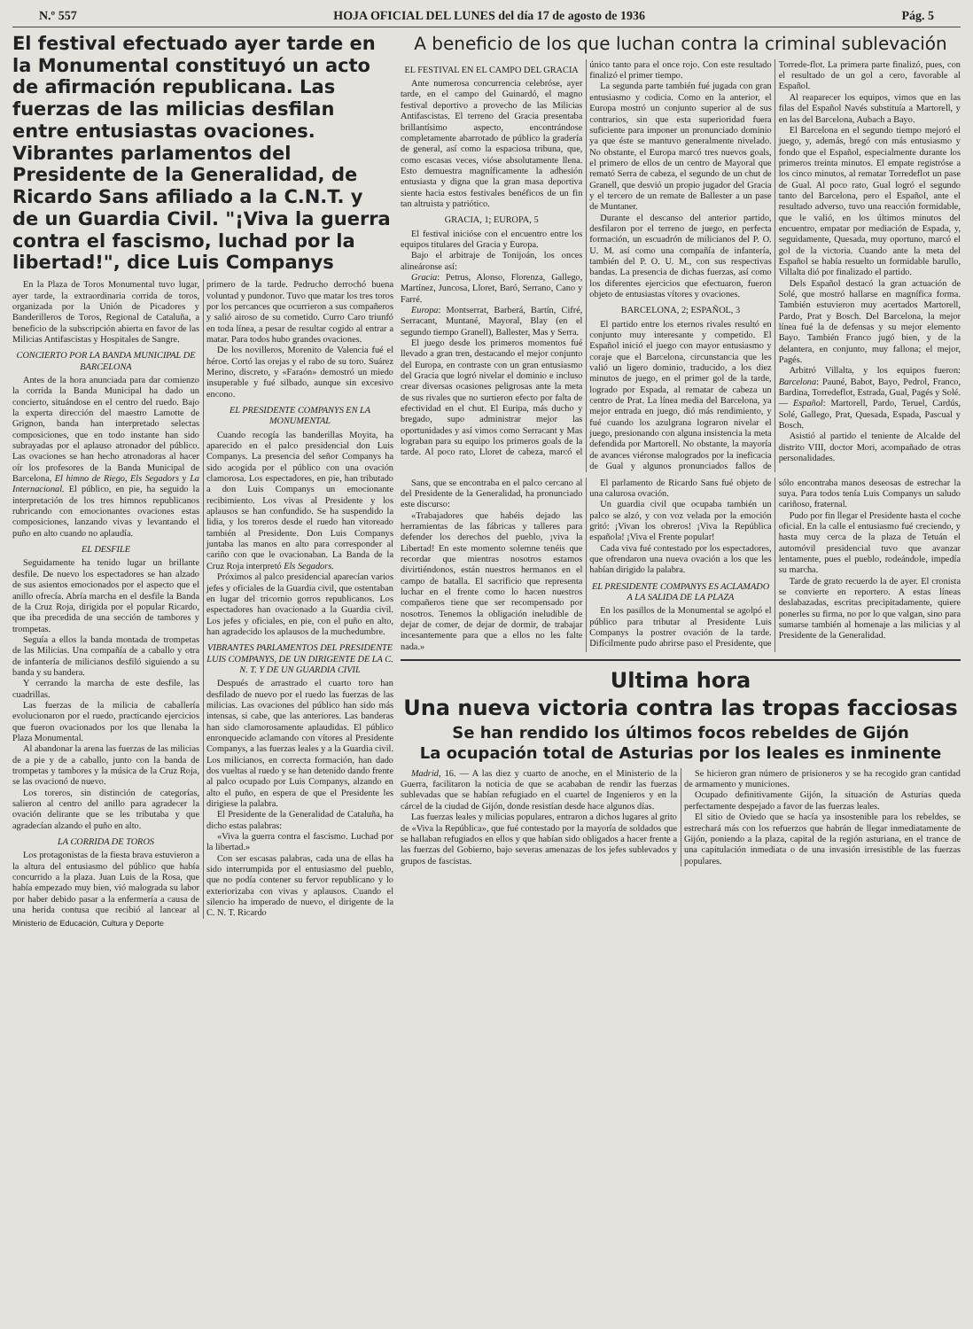N.º 557 HOJA OFICIAL DEL LUNES del día 17 de agosto de 1936 Pág. 5
El festival efectuado ayer tarde en la Monumental constituyó un acto de afirmación republicana. Las fuerzas de las milicias desfilan entre entusiastas ovaciones. Vibrantes parlamentos del Presidente de la Generalidad, de Ricardo Sans afiliado a la C.N.T. y de un Guardia Civil. "¡Viva la guerra contra el fascismo, luchad por la libertad!", dice Luis Companys
En la Plaza de Toros Monumental tuvo lugar, ayer tarde, la extraordinaria corrida de toros, organizada por la Unión de Picadores y Banderilleros de Toros, Regional de Cataluña, a beneficio de la subscripción abierta en favor de las Milicias Antifascistas y Hospitales de Sangre.
CONCIERTO POR LA BANDA MUNICIPAL DE BARCELONA
Antes de la hora anunciada para dar comienzo la corrida la Banda Municipal ha dado un concierto, situándose en el centro del ruedo. Bajo la experta dirección del maestro Lamotte de Grignon, banda han interpretado selectas composiciones, que en todo instante han sido subrayadas por el aplauso atronador del público. Las ovaciones se han hecho atronadoras al hacer oír los profesores de la Banda Municipal de Barcelona, El himno de Riego, Els Segadors y La Internacional. El público, en pie, ha seguido la interpretación de los tres himnos republicanos rubricando con emocionantes ovaciones estas composiciones, lanzando vivas y levantando el puño en alto cuando no aplaudía.
EL DESFILE
Seguidamente ha tenido lugar un brillante desfile. De nuevo los espectadores se han alzado de sus asientos emocionados por el aspecto que el anillo ofrecía. Abría marcha en el desfile la Banda de la Cruz Roja, dirigida por el popular Ricardo, que iba precedida de una sección de tambores y trompetas.
Seguía a ellos la banda montada de trompetas de las Milicias. Una compañía de a caballo y otra de infantería de milicianos desfiló siguiendo a su banda y su bandera.
Y cerrando la marcha de este desfile, las cuadrillas.
Las fuerzas de la milicia de caballería evolucionaron por el ruedo, practicando ejercicios que fueron ovacionados por los que llenaba la Plaza Monumental.
Al abandonar la arena las fuerzas de las milicias de a pie y de a caballo, junto con la banda de trompetas y tambores y la música de la Cruz Roja, se las ovacionó de nuevo.
Los toreros, sin distinción de categorías, salieron al centro del anillo para agradecer la ovación delirante que se les tributaba y que agradecían alzando el puño en alto.
LA CORRIDA DE TOROS
Los protagonistas de la fiesta brava estuvieron a la altura del entusiasmo del público que había concurrido a la plaza. Juan Luis de la Rosa, que había empezado muy bien, vió malograda su labor por haber debido pasar a la enfermería a causa de una herida contusa que recibió al lancear al primero de la tarde. Pedrucho derrochó buena voluntad y pundonor. Tuvo que matar los tres toros por los percances que ocurrieron a sus compañeros y salió airoso de su cometido. Curro Caro triunfó en toda línea, a pesar de resultar cogido al entrar a matar. Para todos hubo grandes ovaciones.
De los novilleros, Morenito de Valencia fué el héroe. Cortó las orejas y el rabo de su toro. Suárez Merino, discreto, y «Faraón» demostró un miedo insuperable y fué silbado, aunque sin excesivo encono.
EL PRESIDENTE COMPANYS EN LA MONUMENTAL
Cuando recogía las banderillas Moyita, ha aparecido en el palco presidencial don Luis Companys. La presencia del señor Companys ha sido acogida por el público con una ovación clamorosa. Los espectadores, en pie, han tributado a don Luis Companys un emocionante recibimiento. Los vivas al Presidente y los aplausos se han confundido. Se ha suspendido la lidia, y los toreros desde el ruedo han vitoreado también al Presidente. Don Luis Companys juntaba las manos en alto para corresponder al cariño con que le ovacionaban. La Banda de la Cruz Roja interpretó Els Segadors.
Próximos al palco presidencial aparecían varios jefes y oficiales de la Guardia civil, que ostentaban en lugar del tricornio gorros republicanos. Los espectadores han ovacionado a la Guardia civil. Los jefes y oficiales, en pie, con el puño en alto, han agradecido los aplausos de la muchedumbre.
VIBRANTES PARLAMENTOS DEL PRESIDENTE LUIS COMPANYS, DE UN DIRIGENTE DE LA C. N. T. Y DE UN GUARDIA CIVIL
Después de arrastrado el cuarto toro han desfilado de nuevo por el ruedo las fuerzas de las milicias. Las ovaciones del público han sido más intensas, si cabe, que las anteriores. Las banderas han sido clamorosamente aplaudidas. El público enronquecido aclamando con vítores al Presidente Companys, a las fuerzas leales y a la Guardia civil. Los milicianos, en correcta formación, han dado dos vueltas al ruedo y se han detenido dando frente al palco ocupado por Luis Companys, alzando en alto el puño, en espera de que el Presidente les dirigiese la palabra.
El Presidente de la Generalidad de Cataluña, ha dicho estas palabras:
«Viva la guerra contra el fascismo. Luchad por la libertad.»
Con ser escasas palabras, cada una de ellas ha sido interrumpida por el entusiasmo del pueblo, que no podía contener su fervor republicano y lo exteriorizaba con vivas y aplausos. Cuando el silencio ha imperado de nuevo, el dirigente de la C. N. T. Ricardo
A beneficio de los que luchan contra la criminal sublevación
EL FESTIVAL EN EL CAMPO DEL GRACIA
Ante numerosa concurrencia celebróse, ayer tarde, en el campo del Guinardó, el magno festival deportivo a provecho de las Milicias Antifascistas. El terreno del Gracia presentaba brillantísimo aspecto, encontrándose completamente abarrotado de público la gradería de general, así como la espaciosa tribuna, que, como escasas veces, vióse absolutamente llena. Esto demuestra magníficamente la adhesión entusiasta y digna que la gran masa deportiva siente hacia estos festivales benéficos de un fin tan altruista y patriótico.
GRACIA, 1; EUROPA, 5
El festival inicióse con el encuentro entre los equipos titulares del Gracia y Europa.
Bajo el arbitraje de Tonijoán, los onces alineáronse así:
Gracia: Petrus, Alonso, Florenza, Gallego, Martínez, Juncosa, Lloret, Baró, Serrano, Cano y Farré.
Europa: Montserrat, Barberá, Bartín, Cifré, Serracant, Muntané, Mayoral, Blay (en el segundo tiempo Granell), Ballester, Mas y Serra.
El juego desde los primeros momentos fué llevado a gran tren, destacando el mejor conjunto del Europa, en contraste con un gran entusiasmo del Gracia que logró nivelar el dominio e incluso crear diversas ocasiones peligrosas ante la meta de sus rivales que no surtieron efecto por falta de efectividad en el chut. El Euripa, más ducho y bregado, supo administrar mejor las oportunidades y así vimos como Serracant y Mas lograban para su equipo los primeros goals de la tarde. Al poco rato, Lloret de cabeza, marcó el único tanto para el once rojo. Con este resultado finalizó el primer tiempo.
La segunda parte también fué jugada con gran entusiasmo y codicia. Como en la anterior, el Europa mostró un conjunto superior al de sus contrarios, sin que esta superioridad fuera suficiente para imponer un pronunciado dominio ya que éste se mantuvo generalmente nivelado. No obstante, el Europa marcó tres nuevos goals, el primero de ellos de un centro de Mayoral que remató Serra de cabeza, el segundo de un chut de Granell, que desvió un propio jugador del Gracia y el tercero de un remate de Ballester a un pase de Muntaner.
Durante el descanso del anterior partido, desfilaron por el terreno de juego, en perfecta formación, un escuadrón de milicianos del P. O. U. M. así como una compañía de infantería, también del P. O. U. M., con sus respectivas bandas. La presencia de dichas fuerzas, así como los diferentes ejercicios que efectuaron, fueron objeto de entusiastas vítores y ovaciones.
BARCELONA, 2; ESPAÑOL, 3
El partido entre los eternos rivales resultó en conjunto muy interesante y competido. El Español inició el juego con mayor entusiasmo y coraje que el Barcelona, circunstancia que les valió un ligero dominio, traducido, a los diez minutos de juego, en el primer gol de la tarde, logrado por Espada, al rematar de cabeza un centro de Prat. La línea media del Barcelona, ya mejor entrada en juego, dió más rendimiento, y fué cuando los azulgrana lograron nivelar el juego, presionando con alguna insistencia la meta defendida por Martorell. No obstante, la mayoría de avances viéronse malogrados por la ineficacia de Gual y algunos pronunciados fallos de Torrede-flot. La primera parte finalizó, pues, con el resultado de un gol a cero, favorable al Español.
Al reaparecer los equipos, vimos que en las filas del Español Navés substituía a Martorell, y en las del Barcelona, Aubach a Bayo.
El Barcelona en el segundo tiempo mejoró el juego, y, además, bregó con más entusiasmo y fondo que el Español, especialmente durante los primeros treinta minutos. El empate registróse a los cinco minutos, al rematar Torredeflot un pase de Gual. Al poco rato, Gual logró el segundo tanto del Barcelona, pero el Español, ante el resultado adverso, tuvo una reacción formidable, que le valió, en los últimos minutos del encuentro, empatar por mediación de Espada, y, seguidamente, Quesada, muy oportuno, marcó el gol de la victoria. Cuando ante la meta del Español se había resuelto un formidable barullo, Villalta dió por finalizado el partido.
Dels Español destacó la gran actuación de Solé, que mostró hallarse en magnífica forma. También estuvieron muy acertados Martorell, Pardo, Prat y Bosch. Del Barcelona, la mejor línea fué la de defensas y su mejor elemento Bayo. También Franco jugó bien, y de la delantera, en conjunto, muy fallona; el mejor, Pagés.
Arbitró Villalta, y los equipos fueron: Barcelona: Pauné, Babot, Bayo, Pedrol, Franco, Bardina, Torredeflot, Estrada, Gual, Pagés y Solé. — Español: Martorell, Pardo, Teruel, Cardús, Solé, Gallego, Prat, Quesada, Espada, Pascual y Bosch.
Asistió al partido el teniente de Alcalde del distrito VIII, doctor Mori, acompañado de otras personalidades.
Sans, que se encontraba en el palco cercano al del Presidente de la Generalidad, ha pronunciado este discurso:
«Trabajadores que habéis dejado las herramientas de las fábricas y talleres para defender los derechos del pueblo, ¡viva la Libertad! En este momento solemne tenéis que recordar que mientras nosotros estamos divirtiéndonos, están nuestros hermanos en el campo de batalla. El sacrificio que representa luchar en el frente como lo hacen nuestros compañeros tiene que ser recompensado por nosotros. Tenemos la obligación ineludible de dejar de comer, de dejar de dormir, de trabajar incesantemente para que a ellos no les falte nada.»
El parlamento de Ricardo Sans fué objeto de una calurosa ovación.
Un guardia civil que ocupaba también un palco se alzó, y con voz velada por la emoción gritó: ¡Vivan los obreros! ¡Viva la República española! ¡Viva el Frente popular!
Cada viva fué contestado por los espectadores, que ofrendaron una nueva ovación a los que les habían dirigido la palabra.
EL PRESIDENTE COMPANYS ES ACLAMADO A LA SALIDA DE LA PLAZA
En los pasillos de la Monumental se agolpó el público para tributar al Presidente Luis Companys la postrer ovación de la tarde. Difícilmente pudo abrirse paso el Presidente, que sólo encontraba manos deseosas de estrechar la suya. Para todos tenía Luis Companys un saludo cariñoso, fraternal.
Pudo por fin llegar el Presidente hasta el coche oficial. En la calle el entusiasmo fué creciendo, y hasta muy cerca de la plaza de Tetuán el automóvil presidencial tuvo que avanzar lentamente, pues el pueblo, rodeándole, impedía su marcha.
Tarde de grato recuerdo la de ayer. El cronista se convierte en reportero. A estas líneas deslabazadas, escritas precipitadamente, quiere ponerles su firma, no por lo que valgan, sino para sumarse también al homenaje a las milicias y al Presidente de la Generalidad.
Ultima hora
Una nueva victoria contra las tropas facciosas
Se han rendido los últimos focos rebeldes de Gijón
La ocupación total de Asturias por los leales es inminente
Madrid, 16. — A las diez y cuarto de anoche, en el Ministerio de la Guerra, facilitaron la noticia de que se acababan de rendir las fuerzas sublevadas que se habían refugiado en el cuartel de Ingenieros y en la cárcel de la ciudad de Gijón, donde resistían desde hace algunos días.
Las fuerzas leales y milicias populares, entraron a dichos lugares al grito de «Viva la República», que fué contestado por la mayoría de soldados que se hallaban refugiados en ellos y que habían sido obligados a hacer frente a las fuerzas del Gobierno, bajo severas amenazas de los jefes sublevados y grupos de fascistas.
Se hicieron gran número de prisioneros y se ha recogido gran cantidad de armamento y municiones.
Ocupado definitivamente Gijón, la situación de Asturias queda perfectamente despejado a favor de las fuerzas leales.
El sitio de Oviedo que se hacía ya insostenible para los rebeldes, se estrechará más con los refuerzos que habrán de llegar inmediatamente de Gijón, poniendo a la plaza, capital de la región asturiana, en el trance de una capitulación inmediata o de una invasión irresistible de las fuerzas populares.
Ministerio de Educación, Cultura y Deporte